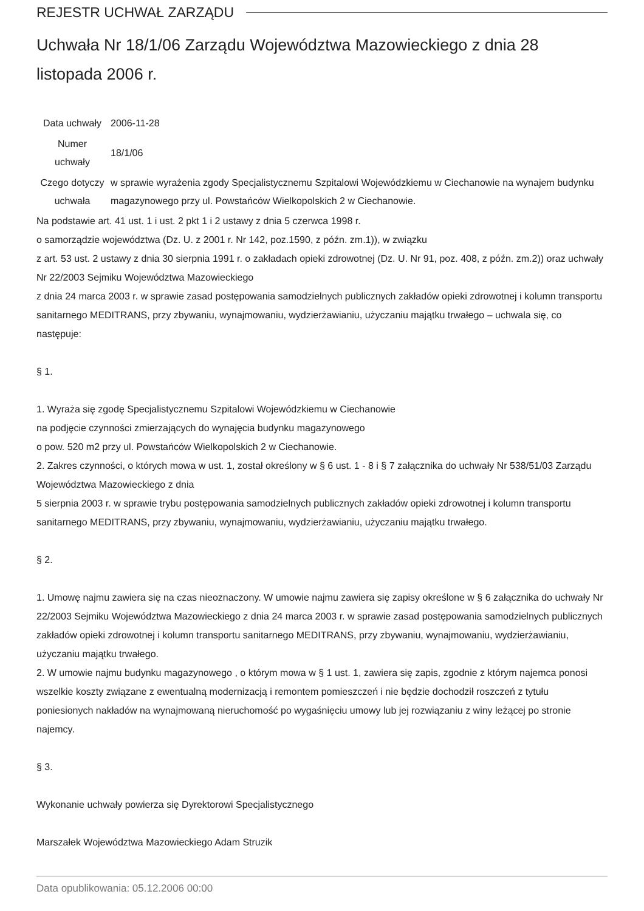REJESTR UCHWAŁ ZARZĄDU
Uchwała Nr 18/1/06 Zarządu Województwa Mazowieckiego z dnia 28 listopada 2006 r.
| Data uchwały | 2006-11-28 |
| Numer uchwały | 18/1/06 |
| Czego dotyczy uchwała | w sprawie wyrażenia zgody Specjalistycznemu Szpitalowi Wojewódzkiemu w Ciechanowie na wynajem budynku magazynowego przy ul. Powstańców Wielkopolskich 2 w Ciechanowie. |
Na podstawie art. 41 ust. 1 i ust. 2 pkt 1 i 2 ustawy z dnia 5 czerwca 1998 r.
o samorządzie województwa (Dz. U. z 2001 r. Nr 142, poz.1590, z późn. zm.1)), w związku
z art. 53 ust. 2 ustawy z dnia 30 sierpnia 1991 r. o zakładach opieki zdrowotnej (Dz. U. Nr 91, poz. 408, z późn. zm.2)) oraz uchwały Nr 22/2003 Sejmiku Województwa Mazowieckiego
z dnia 24 marca 2003 r. w sprawie zasad postępowania samodzielnych publicznych zakładów opieki zdrowotnej i kolumn transportu sanitarnego MEDITRANS, przy zbywaniu, wynajmowaniu, wydzierżawianiu, użyczaniu majątku trwałego – uchwala się, co następuje:
§ 1.
1. Wyraża się zgodę Specjalistycznemu Szpitalowi Wojewódzkiemu w Ciechanowie
na podjęcie czynności zmierzających do wynajęcia budynku magazynowego
o pow. 520 m2 przy ul. Powstańców Wielkopolskich 2 w Ciechanowie.
2. Zakres czynności, o których mowa w ust. 1, został określony w § 6 ust. 1 - 8 i § 7 załącznika do uchwały Nr 538/51/03 Zarządu Województwa Mazowieckiego z dnia
5 sierpnia 2003 r. w sprawie trybu postępowania samodzielnych publicznych zakładów opieki zdrowotnej i kolumn transportu sanitarnego MEDITRANS, przy zbywaniu, wynajmowaniu, wydzierżawianiu, użyczaniu majątku trwałego.
§ 2.
1. Umowę najmu zawiera się na czas nieoznaczony. W umowie najmu zawiera się zapisy określone w § 6 załącznika do uchwały Nr 22/2003 Sejmiku Województwa Mazowieckiego z dnia 24 marca 2003 r. w sprawie zasad postępowania samodzielnych publicznych zakładów opieki zdrowotnej i kolumn transportu sanitarnego MEDITRANS, przy zbywaniu, wynajmowaniu, wydzierżawianiu, użyczaniu majątku trwałego.
2. W umowie najmu budynku magazynowego , o którym mowa w § 1 ust. 1, zawiera się zapis, zgodnie z którym najemca ponosi wszelkie koszty związane z ewentualną modernizacją i remontem pomieszczeń i nie będzie dochodził roszczeń z tytułu poniesionych nakładów na wynajmowaną nieruchomość po wygaśnięciu umowy lub jej rozwiązaniu z winy leżącej po stronie najemcy.
§ 3.
Wykonanie uchwały powierza się Dyrektorowi Specjalistycznego
Marszałek Województwa Mazowieckiego Adam Struzik
Data opublikowania: 05.12.2006 00:00